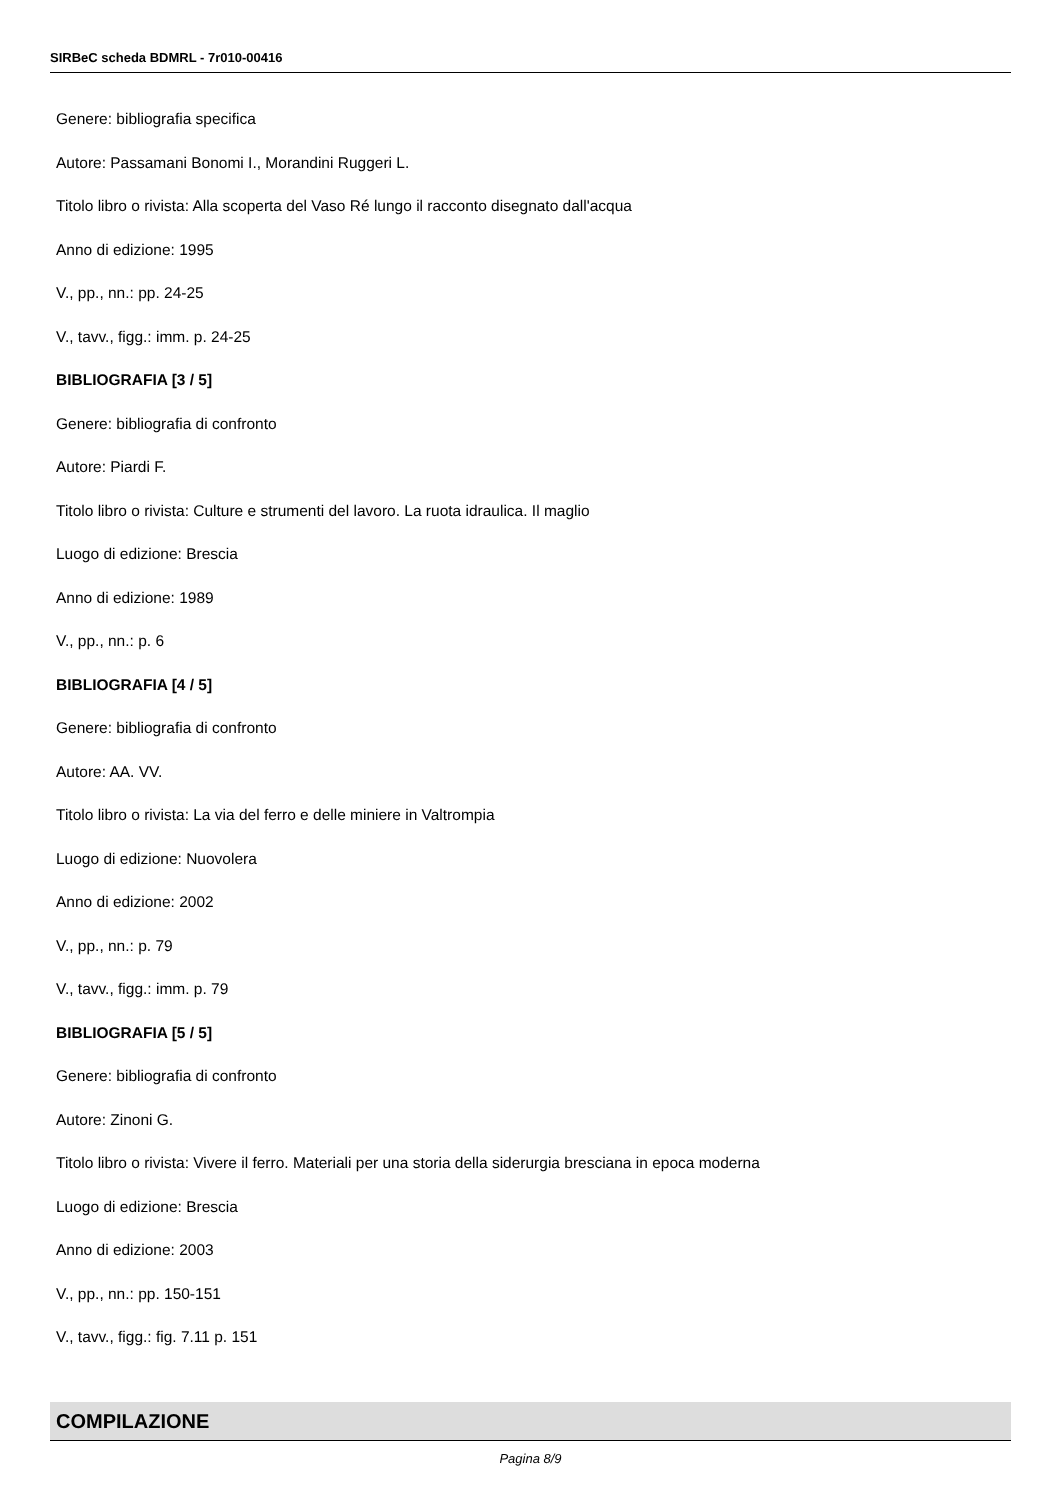SIRBeC scheda BDMRL - 7r010-00416
Genere: bibliografia specifica
Autore: Passamani Bonomi I., Morandini Ruggeri L.
Titolo libro o rivista: Alla scoperta del Vaso Ré lungo il racconto disegnato dall'acqua
Anno di edizione: 1995
V., pp., nn.: pp. 24-25
V., tavv., figg.: imm. p. 24-25
BIBLIOGRAFIA [3 / 5]
Genere: bibliografia di confronto
Autore: Piardi F.
Titolo libro o rivista: Culture e strumenti del lavoro. La ruota idraulica. Il maglio
Luogo di edizione: Brescia
Anno di edizione: 1989
V., pp., nn.: p. 6
BIBLIOGRAFIA [4 / 5]
Genere: bibliografia di confronto
Autore: AA. VV.
Titolo libro o rivista: La via del ferro e delle miniere in Valtrompia
Luogo di edizione: Nuovolera
Anno di edizione: 2002
V., pp., nn.: p. 79
V., tavv., figg.: imm. p. 79
BIBLIOGRAFIA [5 / 5]
Genere: bibliografia di confronto
Autore: Zinoni G.
Titolo libro o rivista: Vivere il ferro. Materiali per una storia della siderurgia bresciana in epoca moderna
Luogo di edizione: Brescia
Anno di edizione: 2003
V., pp., nn.: pp. 150-151
V., tavv., figg.: fig. 7.11 p. 151
COMPILAZIONE
Pagina 8/9